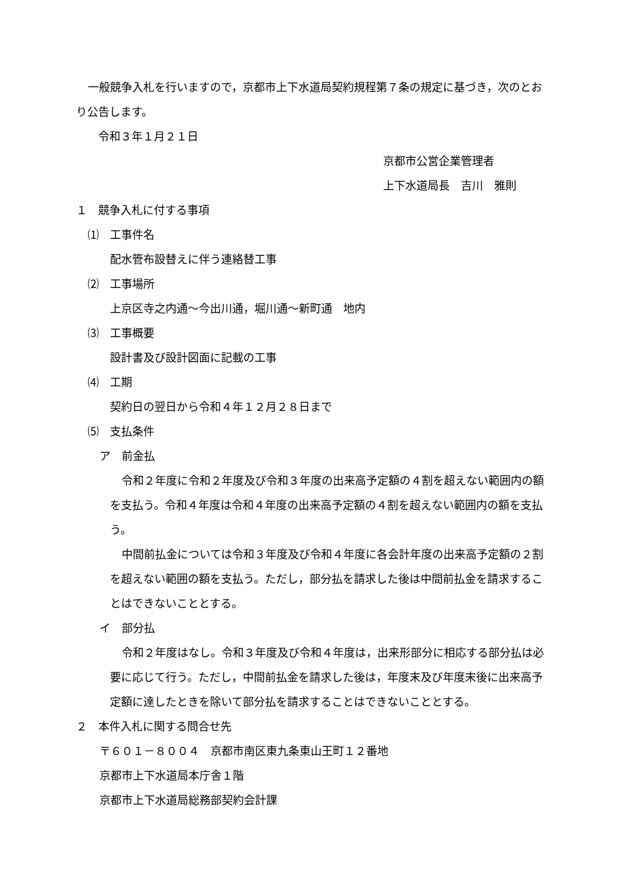一般競争入札を行いますので，京都市上下水道局契約規程第７条の規定に基づき，次のとおり公告します。
令和３年１月２１日
京都市公営企業管理者
上下水道局長　吉川　雅則
１　競争入札に付する事項
⑴　工事件名
配水管布設替えに伴う連絡替工事
⑵　工事場所
上京区寺之内通～今出川通，堀川通～新町通　地内
⑶　工事概要
設計書及び設計図面に記載の工事
⑷　工期
契約日の翌日から令和４年１２月２８日まで
⑸　支払条件
ア　前金払
令和２年度に令和２年度及び令和３年度の出来高予定額の４割を超えない範囲内の額を支払う。令和４年度は令和４年度の出来高予定額の４割を超えない範囲内の額を支払う。
中間前払金については令和３年度及び令和４年度に各会計年度の出来高予定額の２割を超えない範囲の額を支払う。ただし，部分払を請求した後は中間前払金を請求することはできないこととする。
イ　部分払
令和２年度はなし。令和３年度及び令和４年度は，出来形部分に相応する部分払は必要に応じて行う。ただし，中間前払金を請求した後は，年度末及び年度末後に出来高予定額に達したときを除いて部分払を請求することはできないこととする。
２　本件入札に関する問合せ先
〒６０１－８００４　京都市南区東九条東山王町１２番地
京都市上下水道局本庁舎１階
京都市上下水道局総務部契約会計課